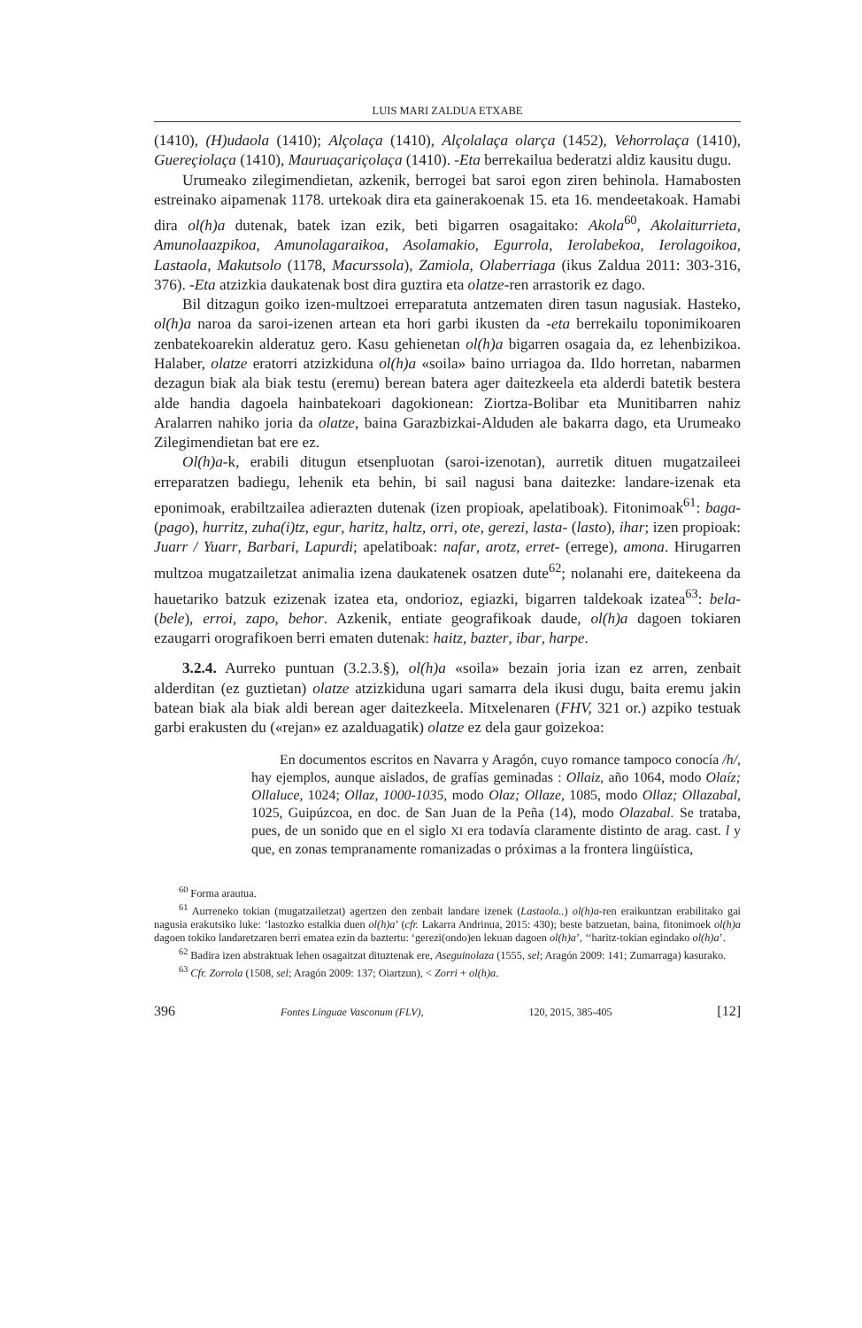LUIS MARI ZALDUA ETXABE
(1410), (H)udaola (1410); Alçolaça (1410), Alçolalaça olarça (1452), Vehorrolaça (1410), Guereçiolaça (1410), Mauruaçariçolaça (1410). -Eta berrekailua bederatzi aldiz kausitu dugu.
Urumeako zilegimendietan, azkenik, berrogei bat saroi egon ziren behinola. Hamabosten estreinako aipamenak 1178. urtekoak dira eta gainerakoenak 15. eta 16. mendeetakoak. Hamabi dira ol(h)a dutenak, batek izan ezik, beti bigarren osagaitako: Akola<sup>60</sup>, Akolaiturrieta, Amunolaazpikoa, Amunolagaraikoa, Asolamakio, Egurrola, Ierolabekoa, Ierolagoikoa, Lastaola, Makutsolo (1178, Macurssola), Zamiola, Olaberriaga (ikus Zaldua 2011: 303-316, 376). -Eta atzizkia daukatenak bost dira guztira eta olatze-ren arrastorik ez dago.
Bil ditzagun goiko izen-multzoei erreparatuta antzematen diren tasun nagusiak. Hasteko, ol(h)a naroa da saroi-izenen artean eta hori garbi ikusten da -eta berrekailu toponimikoaren zenbatekoarekin alderatuz gero. Kasu gehienetan ol(h)a bigarren osagaia da, ez lehenbizikoa. Halaber, olatze eratorri atzizkiduna ol(h)a «soila» baino urriagoa da. Ildo horretan, nabarmen dezagun biak ala biak testu (eremu) berean batera ager daitezkeela eta alderdi batetik bestera alde handia dagoela hainbatekoari dagokionean: Ziortza-Bolibar eta Munitibarren nahiz Aralarren nahiko joria da olatze, baina Garazbizkai-Alduden ale bakarra dago, eta Urumeako Zilegimendietan bat ere ez.
Ol(h)a-k, erabili ditugun etsenpluotan (saroi-izenotan), aurretik dituen mugatzaileei erreparatzen badiegu, lehenik eta behin, bi sail nagusi bana daitezke: landare-izenak eta eponimoak, erabiltzailea adierazten dutenak (izen propioak, apelatiboak). Fitonimoak<sup>61</sup>: baga- (pago), hurritz, zuha(i)tz, egur, haritz, haltz, orri, ote, gerezi, lasta- (lasto), ihar; izen propioak: Juarr / Yuarr, Barbari, Lapurdi; apelatiboak: nafar, arotz, erret- (errege), amona. Hirugarren multzoa mugatzailetzat animalia izena daukatenek osatzen dute<sup>62</sup>; nolanahi ere, daitekeena da hauetariko batzuk ezizenak izatea eta, ondorioz, egiazki, bigarren taldekoak izatea<sup>63</sup>: bela- (bele), erroi, zapo, behor. Azkenik, entiate geografikoak daude, ol(h)a dagoen tokiaren ezaugarri orografikoen berri ematen dutenak: haitz, bazter, ibar, harpe.
3.2.4. Aurreko puntuan (3.2.3.§), ol(h)a «soila» bezain joria izan ez arren, zenbait alderditan (ez guztietan) olatze atzizkiduna ugari samarra dela ikusi dugu, baita eremu jakin batean biak ala biak aldi berean ager daitezkeela. Mitxelenaren (FHV, 321 or.) azpiko testuak garbi erakusten du («rejan» ez azalduagatik) olatze ez dela gaur goizekoa:
En documentos escritos en Navarra y Aragón, cuyo romance tampoco conocía /h/, hay ejemplos, aunque aislados, de grafías geminadas : Ollaiz, año 1064, modo Olaíz; Ollaluce, 1024; Ollaz, 1000-1035, modo Olaz; Ollaze, 1085, modo Ollaz; Ollazabal, 1025, Guipúzcoa, en doc. de San Juan de la Peña (14), modo Olazabal. Se trataba, pues, de un sonido que en el siglo XI era todavía claramente distinto de arag. cast. l y que, en zonas tempranamente romanizadas o próximas a la frontera lingüística,
<sup>60</sup> Forma arautua.
<sup>61</sup> Aurreneko tokian (mugatzailetzat) agertzen den zenbait landare izenek (Lastaola..) ol(h)a-ren eraikuntzan erabilitako gai nagusia erakutsiko luke: ‘lastozko estalkia duen ol(h)a’ (cfr. Lakarra Andrinua, 2015: 430); beste batzuetan, baina, fitonimoek ol(h)a dagoen tokiko landaretzaren berri ematea ezin da baztertu: ‘gerezi(ondo)en lekuan dagoen ol(h)a’, ‘‘haritz-tokian egindako ol(h)a’.
<sup>62</sup> Badira izen abstraktuak lehen osagaitzat dituztenak ere, Aseguinolaza (1555, sel; Aragón 2009: 141; Zumarraga) kasurako.
<sup>63</sup> Cfr. Zorrola (1508, sel; Aragón 2009: 137; Oiartzun), < Zorri + ol(h)a.
396 Fontes Linguae Vasconum (FLV), 120, 2015, 385-405 [12]